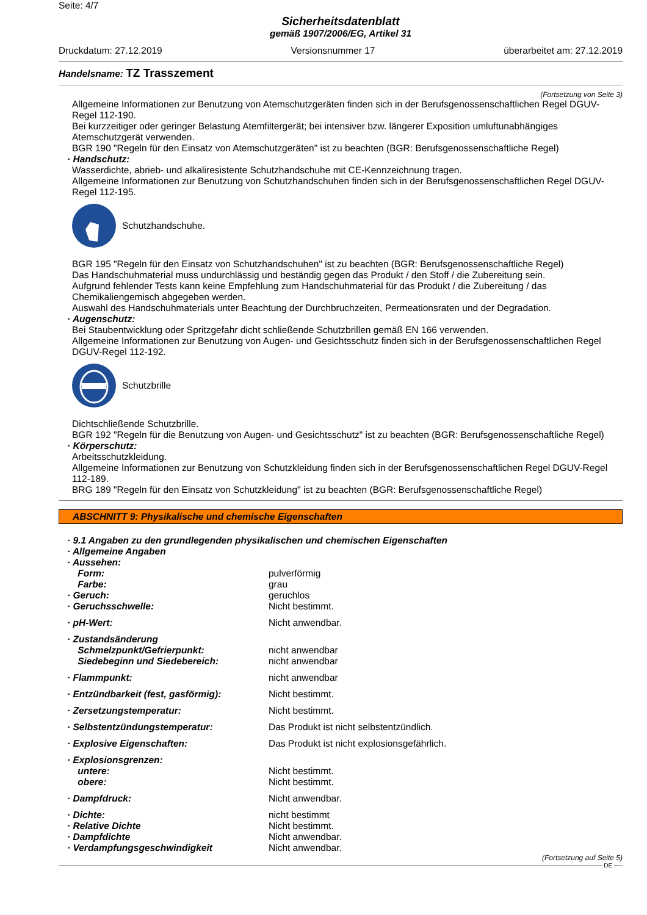Seite: 4/7
Sicherheitsdatenblatt
gemäß 1907/2006/EG, Artikel 31
Druckdatum: 27.12.2019 Versionsnummer 17 überarbeitet am: 27.12.2019
Handelsname: TZ Trasszement
(Fortsetzung von Seite 3)
Allgemeine Informationen zur Benutzung von Atemschutzgeräten finden sich in der Berufsgenossenschaftlichen Regel DGUV-Regel 112-190.
Bei kurzzeitiger oder geringer Belastung Atemfiltergerät; bei intensiver bzw. längerer Exposition umluftunabhängiges Atemschutzgerät verwenden.
BGR 190 "Regeln für den Einsatz von Atemschutzgeräten" ist zu beachten (BGR: Berufsgenossenschaftliche Regel)
· Handschutz:
Wasserdichte, abrieb- und alkaliresistente Schutzhandschuhe mit CE-Kennzeichnung tragen.
Allgemeine Informationen zur Benutzung von Schutzhandschuhen finden sich in der Berufsgenossenschaftlichen Regel DGUV-Regel 112-195.
Schutzhandschuhe.
BGR 195 "Regeln für den Einsatz von Schutzhandschuhen" ist zu beachten (BGR: Berufsgenossenschaftliche Regel)
Das Handschuhmaterial muss undurchlässig und beständig gegen das Produkt / den Stoff / die Zubereitung sein.
Aufgrund fehlender Tests kann keine Empfehlung zum Handschuhmaterial für das Produkt / die Zubereitung / das Chemikaliengemisch abgegeben werden.
Auswahl des Handschuhmaterials unter Beachtung der Durchbruchzeiten, Permeationsraten und der Degradation.
· Augenschutz:
Bei Staubentwicklung oder Spritzgefahr dicht schließende Schutzbrillen gemäß EN 166 verwenden.
Allgemeine Informationen zur Benutzung von Augen- und Gesichtsschutz finden sich in der Berufsgenossenschaftlichen Regel DGUV-Regel 112-192.
Schutzbrille
Dichtschließende Schutzbrille.
BGR 192 "Regeln für die Benutzung von Augen- und Gesichtsschutz" ist zu beachten (BGR: Berufsgenossenschaftliche Regel)
· Körperschutz:
Arbeitsschutzkleidung.
Allgemeine Informationen zur Benutzung von Schutzkleidung finden sich in der Berufsgenossenschaftlichen Regel DGUV-Regel 112-189.
BRG 189 "Regeln für den Einsatz von Schutzkleidung" ist zu beachten (BGR: Berufsgenossenschaftliche Regel)
ABSCHNITT 9: Physikalische und chemische Eigenschaften
| · 9.1 Angaben zu den grundlegenden physikalischen und chemischen Eigenschaften | |
| · Allgemeine Angaben | |
| · Aussehen: | |
| Form: | pulverförmig |
| Farbe: | grau |
| · Geruch: | geruchlos |
| · Geruchsschwelle: | Nicht bestimmt. |
| · pH-Wert: | Nicht anwendbar. |
| · Zustandsänderung | |
| Schmelzpunkt/Gefrierpunkt: | nicht anwendbar |
| Siedebeginn und Siedebereich: | nicht anwendbar |
| · Flammpunkt: | nicht anwendbar |
| · Entzündbarkeit (fest, gasförmig): | Nicht bestimmt. |
| · Zersetzungstemperatur: | Nicht bestimmt. |
| · Selbstentzündungstemperatur: | Das Produkt ist nicht selbstentzündlich. |
| · Explosive Eigenschaften: | Das Produkt ist nicht explosionsgefährlich. |
| · Explosionsgrenzen: | |
| untere: | Nicht bestimmt. |
| obere: | Nicht bestimmt. |
| · Dampfdruck: | Nicht anwendbar. |
| · Dichte: | nicht bestimmt |
| · Relative Dichte | Nicht bestimmt. |
| · Dampfdichte | Nicht anwendbar. |
| · Verdampfungsgeschwindigkeit | Nicht anwendbar. |
(Fortsetzung auf Seite 5)
DE